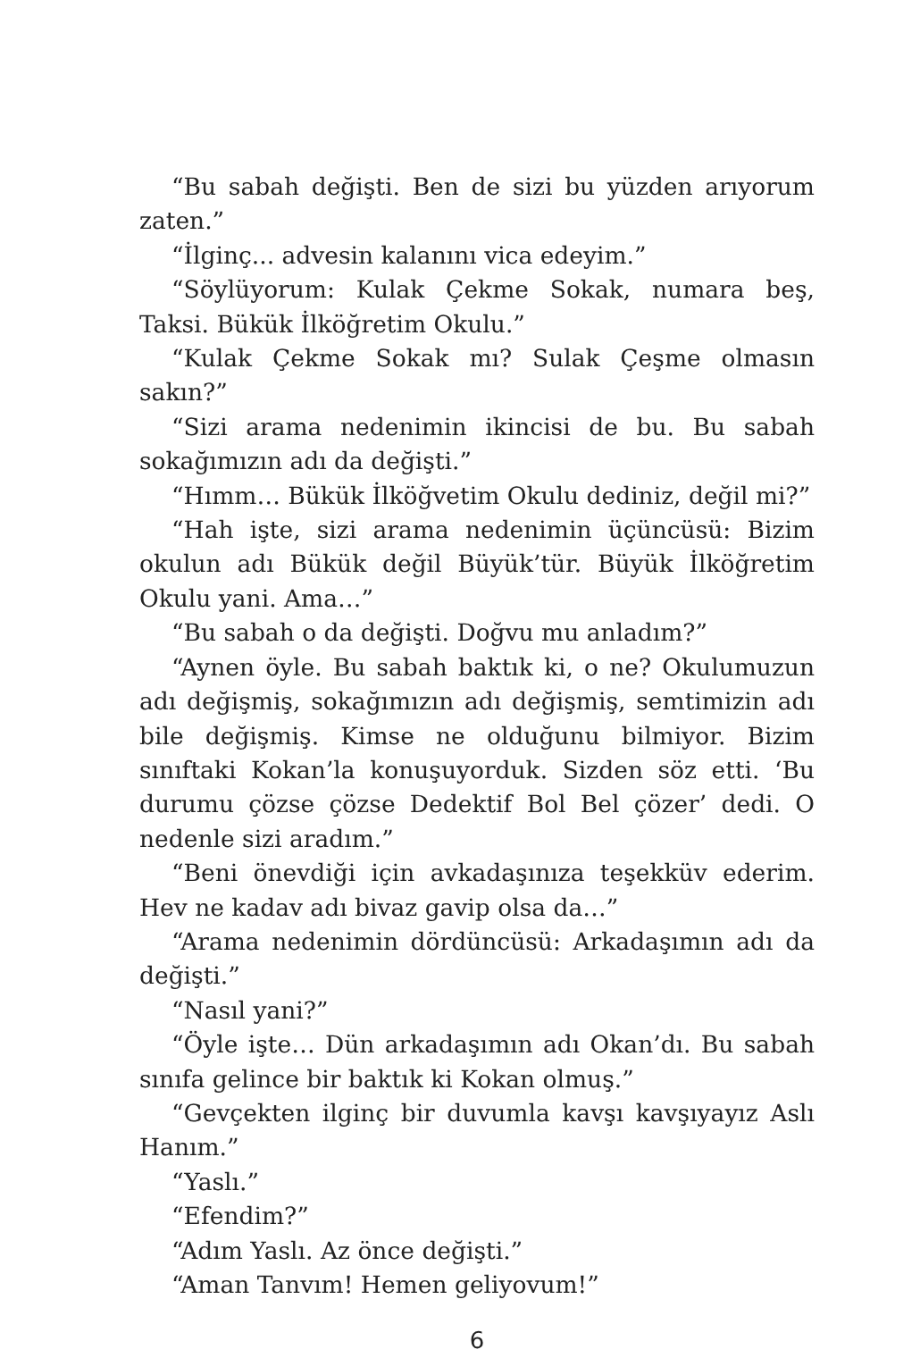“Bu sabah değişti. Ben de sizi bu yüzden arıyorum zaten.”
“İlginç... advesin kalanını vica edeyim.”
“Söylüyorum: Kulak Çekme Sokak, numara beş, Taksi. Bükük İlköğretim Okulu.”
“Kulak Çekme Sokak mı? Sulak Çeşme olmasın sakın?”
“Sizi arama nedenimin ikincisi de bu. Bu sabah sokağımızın adı da değişti.”
“Hımm… Bükük İlköğvetim Okulu dediniz, değil mi?”
“Hah işte, sizi arama nedenimin üçüncüsü: Bizim okulun adı Bükük değil Büyük’tür. Büyük İlköğretim Okulu yani. Ama…”
“Bu sabah o da değişti. Doğvu mu anladım?”
“Aynen öyle. Bu sabah baktık ki, o ne? Okulumuzun adı değişmiş, sokağımızın adı değişmiş, semtimizin adı bile değişmiş. Kimse ne olduğunu bilmiyor. Bizim sınıftaki Kokan’la konuşuyorduk. Sizden söz etti. ‘Bu durumu çözse çözse Dedektif Bol Bel çözer’ dedi. O nedenle sizi aradım.”
“Beni önevdiği için avkadaşınıza teşekküv ederim. Hev ne kadav adı bivaz gavip olsa da…”
“Arama nedenimin dördüncüsü: Arkadaşımın adı da değişti.”
“Nasıl yani?”
“Öyle işte… Dün arkadaşımın adı Okan’dı. Bu sabah sınıfa gelince bir baktık ki Kokan olmuş.”
“Gevçekten ilginç bir duvumla kavşı kavşıyayız Aslı Hanım.”
“Yaslı.”
“Efendim?”
“Adım Yaslı. Az önce değişti.”
“Aman Tanvım! Hemen geliyovum!”
6